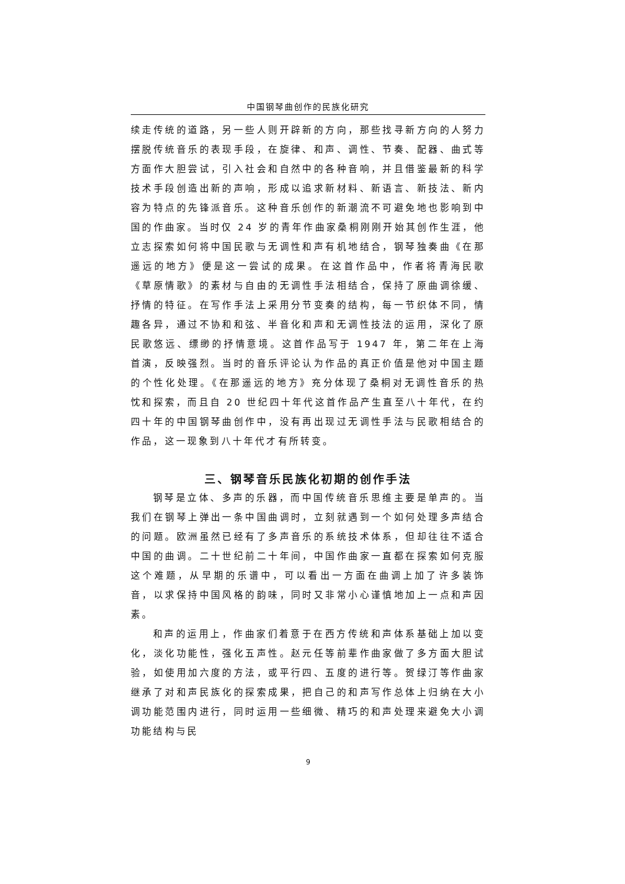中国钢琴曲创作的民族化研究
续走传统的道路，另一些人则开辟新的方向，那些找寻新方向的人努力摆脱传统音乐的表现手段，在旋律、和声、调性、节奏、配器、曲式等方面作大胆尝试，引入社会和自然中的各种音响，并且借鉴最新的科学技术手段创造出新的声响，形成以追求新材料、新语言、新技法、新内容为特点的先锋派音乐。这种音乐创作的新潮流不可避免地也影响到中国的作曲家。当时仅 24 岁的青年作曲家桑桐刚刚开始其创作生涯，他立志探索如何将中国民歌与无调性和声有机地结合，钢琴独奏曲《在那遥远的地方》便是这一尝试的成果。在这首作品中，作者将青海民歌《草原情歌》的素材与自由的无调性手法相结合，保持了原曲调徐缓、抒情的特征。在写作手法上采用分节变奏的结构，每一节织体不同，情趣各异，通过不协和和弦、半音化和声和无调性技法的运用，深化了原民歌悠远、缥缈的抒情意境。这首作品写于 1947 年，第二年在上海首演，反映强烈。当时的音乐评论认为作品的真正价值是他对中国主题的个性化处理。《在那遥远的地方》充分体现了桑桐对无调性音乐的热忱和探索，而且自 20 世纪四十年代这首作品产生直至八十年代，在约四十年的中国钢琴曲创作中，没有再出现过无调性手法与民歌相结合的作品，这一现象到八十年代才有所转变。
三、钢琴音乐民族化初期的创作手法
钢琴是立体、多声的乐器，而中国传统音乐思维主要是单声的。当我们在钢琴上弹出一条中国曲调时，立刻就遇到一个如何处理多声结合的问题。欧洲虽然已经有了多声音乐的系统技术体系，但却往往不适合中国的曲调。二十世纪前二十年间，中国作曲家一直都在探索如何克服这个难题，从早期的乐谱中，可以看出一方面在曲调上加了许多装饰音，以求保持中国风格的韵味，同时又非常小心谨慎地加上一点和声因素。
和声的运用上，作曲家们着意于在西方传统和声体系基础上加以变化，淡化功能性，强化五声性。赵元任等前辈作曲家做了多方面大胆试验，如使用加六度的方法，或平行四、五度的进行等。贺绿汀等作曲家继承了对和声民族化的探索成果，把自己的和声写作总体上归纳在大小调功能范围内进行，同时运用一些细微、精巧的和声处理来避免大小调功能结构与民
9